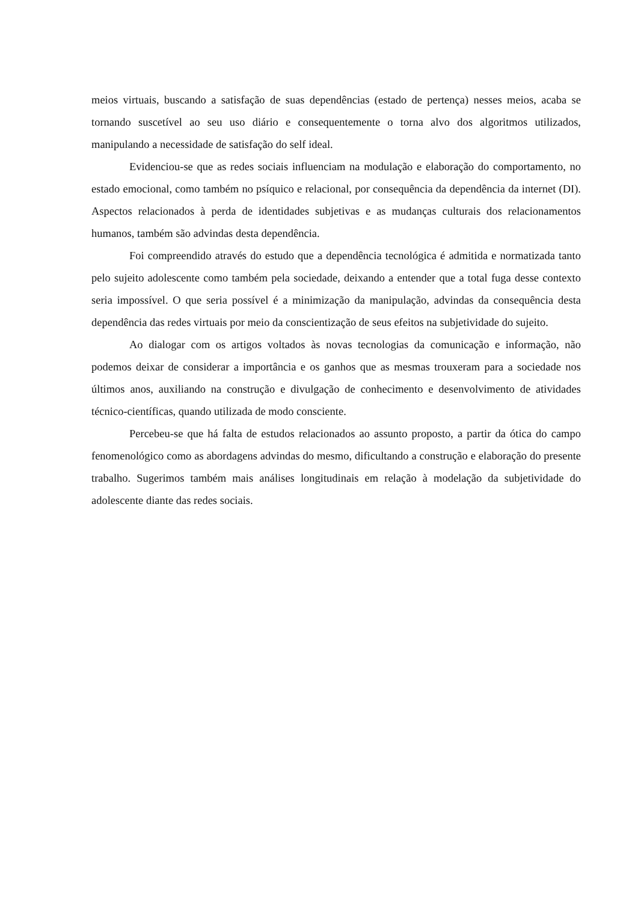meios virtuais, buscando a satisfação de suas dependências (estado de pertença) nesses meios, acaba se tornando suscetível ao seu uso diário e consequentemente o torna alvo dos algoritmos utilizados, manipulando a necessidade de satisfação do self ideal.
Evidenciou-se que as redes sociais influenciam na modulação e elaboração do comportamento, no estado emocional, como também no psíquico e relacional, por consequência da dependência da internet (DI). Aspectos relacionados à perda de identidades subjetivas e as mudanças culturais dos relacionamentos humanos, também são advindas desta dependência.
Foi compreendido através do estudo que a dependência tecnológica é admitida e normatizada tanto pelo sujeito adolescente como também pela sociedade, deixando a entender que a total fuga desse contexto seria impossível. O que seria possível é a minimização da manipulação, advindas da consequência desta dependência das redes virtuais por meio da conscientização de seus efeitos na subjetividade do sujeito.
Ao dialogar com os artigos voltados às novas tecnologias da comunicação e informação, não podemos deixar de considerar a importância e os ganhos que as mesmas trouxeram para a sociedade nos últimos anos, auxiliando na construção e divulgação de conhecimento e desenvolvimento de atividades técnico-científicas, quando utilizada de modo consciente.
Percebeu-se que há falta de estudos relacionados ao assunto proposto, a partir da ótica do campo fenomenológico como as abordagens advindas do mesmo, dificultando a construção e elaboração do presente trabalho. Sugerimos também mais análises longitudinais em relação à modelação da subjetividade do adolescente diante das redes sociais.